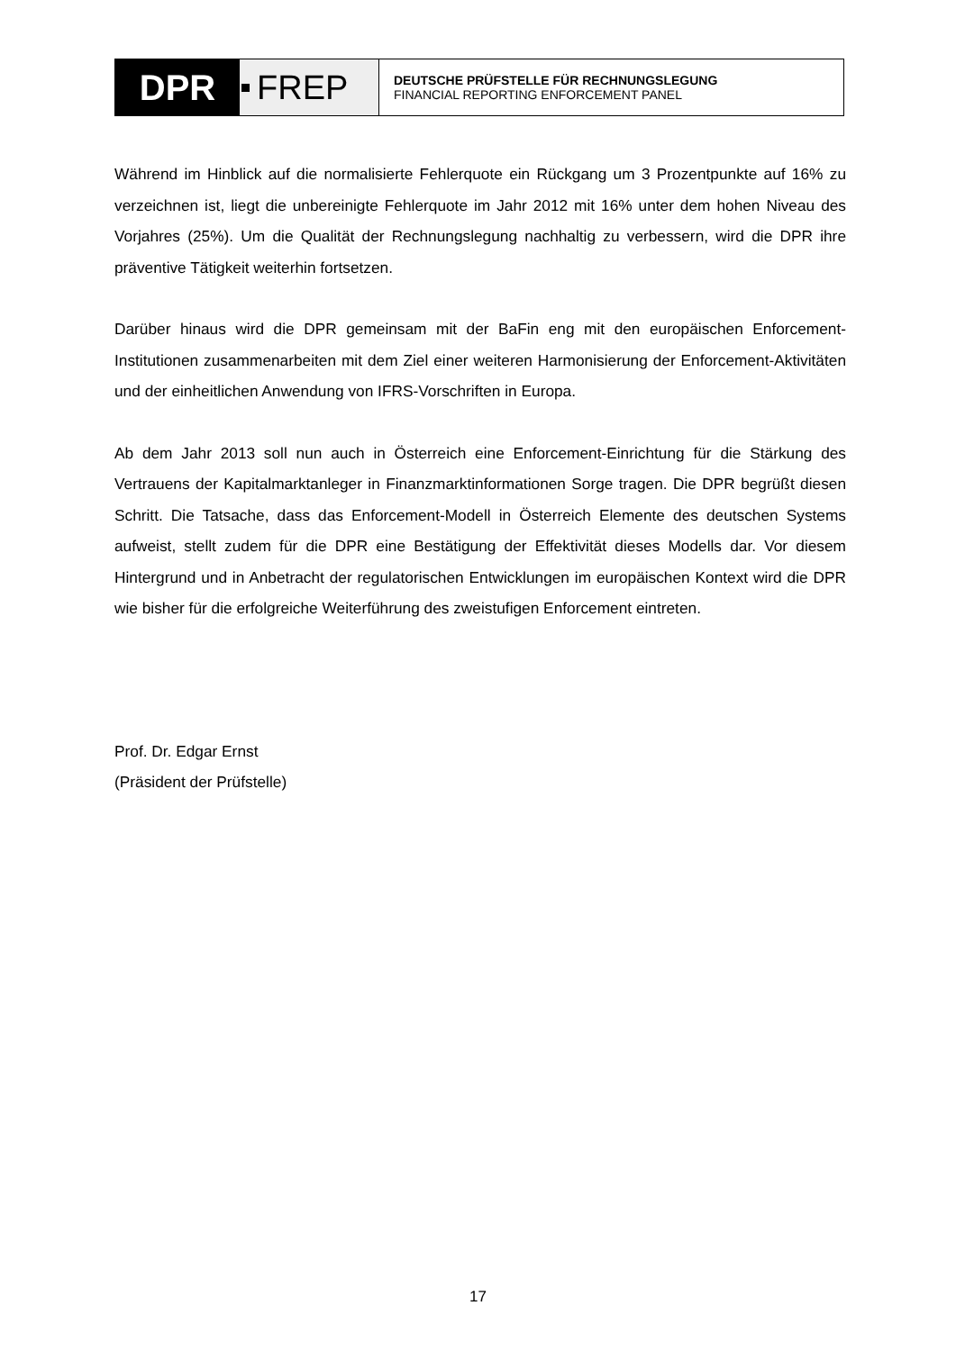DPR FREP
DEUTSCHE PRÜFSTELLE FÜR RECHNUNGSLEGUNG
FINANCIAL REPORTING ENFORCEMENT PANEL
Während im Hinblick auf die normalisierte Fehlerquote ein Rückgang um 3 Prozentpunkte auf 16% zu verzeichnen ist, liegt die unbereinigte Fehlerquote im Jahr 2012 mit 16% unter dem hohen Niveau des Vorjahres (25%). Um die Qualität der Rechnungslegung nachhaltig zu verbessern, wird die DPR ihre präventive Tätigkeit weiterhin fortsetzen.
Darüber hinaus wird die DPR gemeinsam mit der BaFin eng mit den europäischen Enforcement-Institutionen zusammenarbeiten mit dem Ziel einer weiteren Harmonisierung der Enforcement-Aktivitäten und der einheitlichen Anwendung von IFRS-Vorschriften in Europa.
Ab dem Jahr 2013 soll nun auch in Österreich eine Enforcement-Einrichtung für die Stärkung des Vertrauens der Kapitalmarktanleger in Finanzmarktinformationen Sorge tragen. Die DPR begrüßt diesen Schritt. Die Tatsache, dass das Enforcement-Modell in Österreich Elemente des deutschen Systems aufweist, stellt zudem für die DPR eine Bestätigung der Effektivität dieses Modells dar. Vor diesem Hintergrund und in Anbetracht der regulatorischen Entwicklungen im europäischen Kontext wird die DPR wie bisher für die erfolgreiche Weiterführung des zweistufigen Enforcement eintreten.
Prof. Dr. Edgar Ernst
(Präsident der Prüfstelle)
17